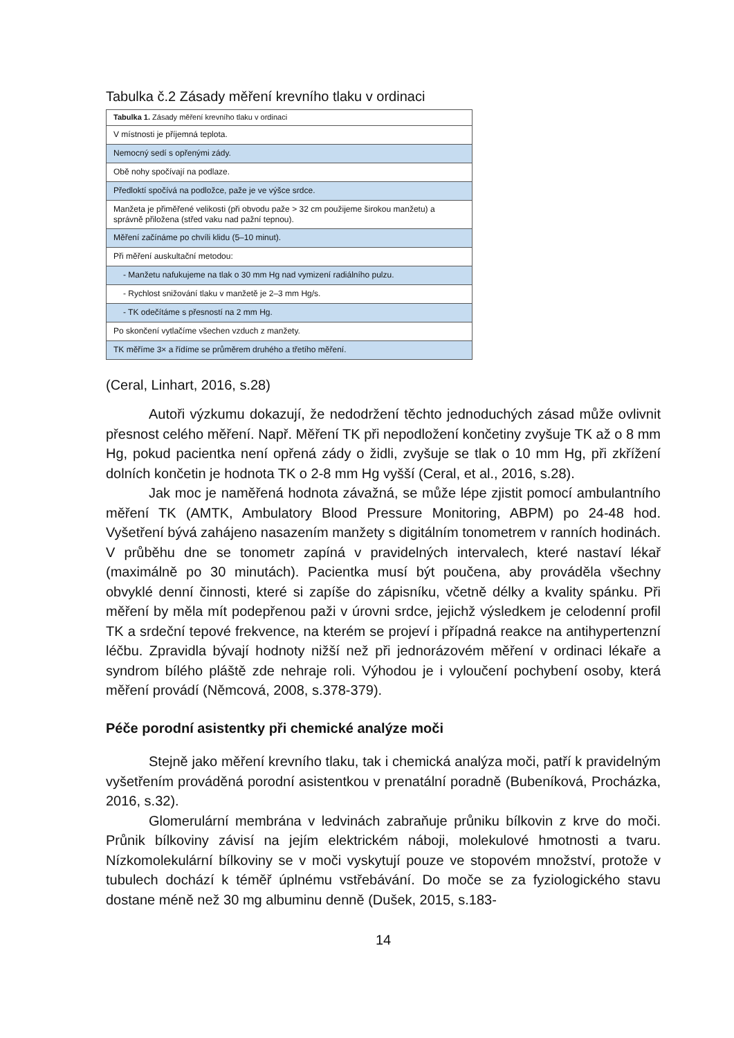Tabulka č.2 Zásady měření krevního tlaku v ordinaci
| Tabulka 1. Zásady měření krevního tlaku v ordinaci |
| --- |
| V místnosti je příjemná teplota. |
| Nemocný sedí s opřenými zády. |
| Obě nohy spočívají na podlaze. |
| Předloktí spočívá na podložce, paže je ve výšce srdce. |
| Manžeta je přiměřené velikosti (při obvodu paže > 32 cm použijeme širokou manžetu) a správně přiložena (střed vaku nad pažní tepnou). |
| Měření začínáme po chvíli klidu (5–10 minut). |
| Při měření auskultační metodou: |
| - Manžetu nafukujeme na tlak o 30 mm Hg nad vymizení radiálního pulzu. |
| - Rychlost snižování tlaku v manžetě je 2–3 mm Hg/s. |
| - TK odečítáme s přesností na 2 mm Hg. |
| Po skončení vytlačíme všechen vzduch z manžety. |
| TK měříme 3× a řídíme se průměrem druhého a třetího měření. |
(Ceral, Linhart, 2016, s.28)
Autoři výzkumu dokazují, že nedodržení těchto jednoduchých zásad může ovlivnit přesnost celého měření. Např. Měření TK při nepodložení končetiny zvyšuje TK až o 8 mm Hg, pokud pacientka není opřená zády o židli, zvyšuje se tlak o 10 mm Hg, při zkřížení dolních končetin je hodnota TK o 2-8 mm Hg vyšší (Ceral, et al., 2016, s.28).
Jak moc je naměřená hodnota závažná, se může lépe zjistit pomocí ambulantního měření TK (AMTK, Ambulatory Blood Pressure Monitoring, ABPM) po 24-48 hod. Vyšetření bývá zahájeno nasazením manžety s digitálním tonometrem v ranních hodinách. V průběhu dne se tonometr zapíná v pravidelných intervalech, které nastaví lékař (maximálně po 30 minutách). Pacientka musí být poučena, aby prováděla všechny obvyklé denní činnosti, které si zapíše do zápisníku, včetně délky a kvality spánku. Při měření by měla mít podepřenou paži v úrovni srdce, jejichž výsledkem je celodenní profil TK a srdeční tepové frekvence, na kterém se projeví i případná reakce na antihypertenzní léčbu. Zpravidla bývají hodnoty nižší než při jednorázovém měření v ordinaci lékaře a syndrom bílého pláště zde nehraje roli. Výhodou je i vyloučení pochybení osoby, která měření provádí (Němcová, 2008, s.378-379).
Péče porodní asistentky při chemické analýze moči
Stejně jako měření krevního tlaku, tak i chemická analýza moči, patří k pravidelným vyšetřením prováděná porodní asistentkou v prenatální poradně (Bubeníková, Procházka, 2016, s.32).
Glomerulární membrána v ledvinách zabraňuje průniku bílkovin z krve do moči. Průnik bílkoviny závisí na jejím elektrickém náboji, molekulové hmotnosti a tvaru. Nízkomolekulární bílkoviny se v moči vyskytují pouze ve stopovém množství, protože v tubulech dochází k téměř úplnému vstřebávání. Do moče se za fyziologického stavu dostane méně než 30 mg albuminu denně (Dušek, 2015, s.183-
14